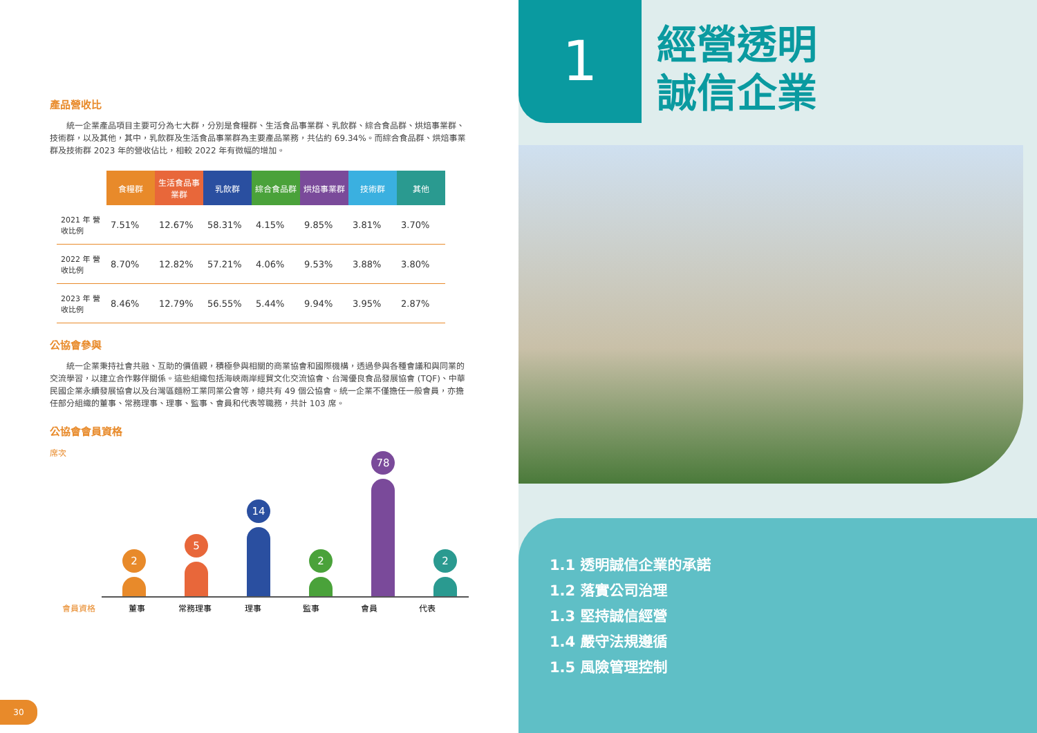產品營收比
統一企業產品項目主要可分為七大群，分別是食糧群、生活食品事業群、乳飲群、綜合食品群、烘焙事業群、技術群，以及其他，其中，乳飲群及生活食品事業群為主要產品業務，共佔約 69.34%。而綜合食品群、烘焙事業群及技術群 2023 年的營收佔比，相較 2022 年有微幅的增加。
| | 食糧群 | 生活食品事業群 | 乳飲群 | 綜合食品群 | 烘焙事業群 | 技術群 | 其他 |
| --- | --- | --- | --- | --- | --- | --- | --- |
| 2021 年 營收比例 | 7.51% | 12.67% | 58.31% | 4.15% | 9.85% | 3.81% | 3.70% |
| 2022 年 營收比例 | 8.70% | 12.82% | 57.21% | 4.06% | 9.53% | 3.88% | 3.80% |
| 2023 年 營收比例 | 8.46% | 12.79% | 56.55% | 5.44% | 9.94% | 3.95% | 2.87% |
公協會參與
統一企業秉持社會共融、互助的價值觀，積極參與相關的商業協會和國際機構，透過參與各種會議和與同業的交流學習，以建立合作夥伴關係。這些組織包括海峽兩岸經貿文化交流協會、台灣優良食品發展協會 (TQF)、中華民國企業永續發展協會以及台灣區麵粉工業同業公會等，總共有 49 個公協會。統一企業不僅擔任一般會員，亦擔任部分組織的董事、常務理事、理事、監事、會員和代表等職務，共計 103 席。
公協會會員資格
席次
2
5
14
2
78
2
會員資格 董事 常務理事 理事 監事 會員 代表
30
1
經營透明
誠信企業
1.1 透明誠信企業的承諾
1.2 落實公司治理
1.3 堅持誠信經營
1.4 嚴守法規遵循
1.5 風險管理控制